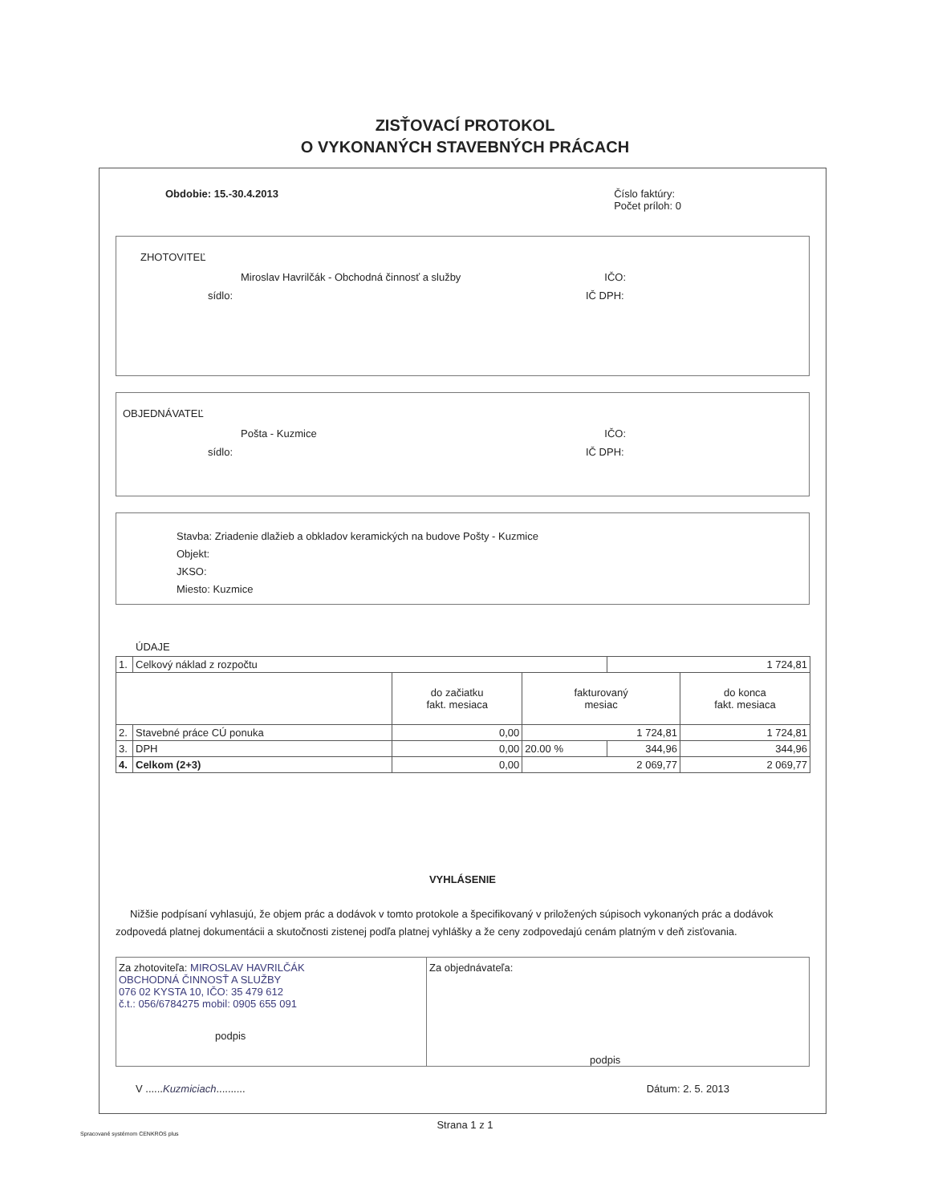ZISŤOVACÍ PROTOKOL
O VYKONANÝCH STAVEBNÝCH PRÁCACH
Obdobie: 15.-30.4.2013 Číslo faktúry:
Počet príloh: 0
ZHOTOVITEĽ
Miroslav Havrilčák - Obchodná činnosť a služby IČO:
sídlo: IČ DPH:
OBJEDNÁVATEĽ
Pošta - Kuzmice IČO:
sídlo: IČ DPH:
Stavba: Zriadenie dlažieb a obkladov keramických na budove Pošty - Kuzmice
Objekt:
JKSO:
Miesto: Kuzmice
ÚDAJE
| 1. | Celkový náklad z rozpočtu | | | 1 724,81 | |
| | | do začiatku fakt. mesiaca | fakturovaný mesiac | | do konca fakt. mesiaca |
| 2. | Stavebné práce CÚ ponuka | 0,00 | 1 724,81 | | 1 724,81 |
| 3. | DPH | 0,00 | 20.00 % | 344,96 | 344,96 |
| 4. | Celkom (2+3) | 0,00 | 2 069,77 | | 2 069,77 |
VYHLÁSENIE
Nižšie podpísaní vyhlasujú, že objem prác a dodávok v tomto protokole a špecifikovaný v priložených súpisoch vykonaných prác a dodávok zodpovedá platnej dokumentácii a skutočnosti zistenej podľa platnej vyhlášky a že ceny zodpovedajú cenám platným v deň zisťovania.
Za zhotoviteľa: MIROSLAV HAVRILČÁK
OBCHODNÁ ČINNOSŤ A SLUŽBY
076 02 KYSTA 10, IČO: 35 479 612
č.t.: 056/6784275 mobil: 0905 655 091
podpis
Za objednávateľa:
podpis
V ......Kuzmiciach.......... Dátum: 2. 5. 2013
Strana 1 z 1
Spracované systémom CENKROS plus